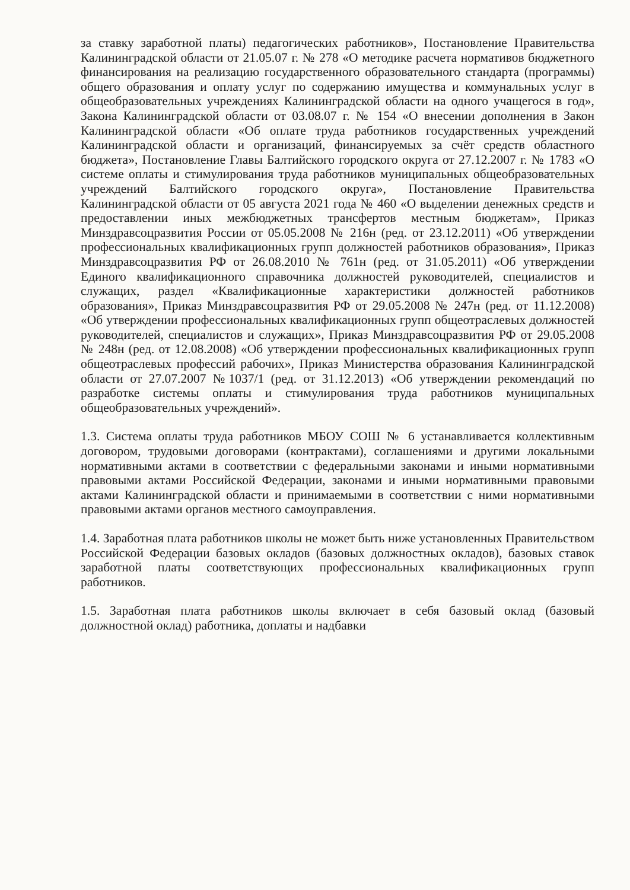за ставку заработной платы) педагогических работников», Постановление Правительства Калининградской области от 21.05.07 г. № 278 «О методике расчета нормативов бюджетного финансирования на реализацию государственного образовательного стандарта (программы) общего образования и оплату услуг по содержанию имущества и коммунальных услуг в общеобразовательных учреждениях Калининградской области на одного учащегося в год», Закона Калининградской области от 03.08.07 г. № 154 «О внесении дополнения в Закон Калининградской области «Об оплате труда работников государственных учреждений Калининградской области и организаций, финансируемых за счёт средств областного бюджета», Постановление Главы Балтийского городского округа от 27.12.2007 г. № 1783 «О системе оплаты и стимулирования труда работников муниципальных общеобразовательных учреждений Балтийского городского округа», Постановление Правительства Калининградской области от 05 августа 2021 года № 460 «О выделении денежных средств и предоставлении иных межбюджетных трансфертов местным бюджетам», Приказ Минздравсоцразвития России от 05.05.2008 № 216н (ред. от 23.12.2011) «Об утверждении профессиональных квалификационных групп должностей работников образования», Приказ Минздравсоцразвития РФ от 26.08.2010 № 761н (ред. от 31.05.2011) «Об утверждении Единого квалификационного справочника должностей руководителей, специалистов и служащих, раздел «Квалификационные характеристики должностей работников образования», Приказ Минздравсоцразвития РФ от 29.05.2008 № 247н (ред. от 11.12.2008) «Об утверждении профессиональных квалификационных групп общеотраслевых должностей руководителей, специалистов и служащих», Приказ Минздравсоцразвития РФ от 29.05.2008 № 248н (ред. от 12.08.2008) «Об утверждении профессиональных квалификационных групп общеотраслевых профессий рабочих», Приказ Министерства образования Калининградской области от 27.07.2007 №1037/1 (ред. от 31.12.2013) «Об утверждении рекомендаций по разработке системы оплаты и стимулирования труда работников муниципальных общеобразовательных учреждений».
1.3. Система оплаты труда работников МБОУ СОШ № 6 устанавливается коллективным договором, трудовыми договорами (контрактами), соглашениями и другими локальными нормативными актами в соответствии с федеральными законами и иными нормативными правовыми актами Российской Федерации, законами и иными нормативными правовыми актами Калининградской области и принимаемыми в соответствии с ними нормативными правовыми актами органов местного самоуправления.
1.4. Заработная плата работников школы не может быть ниже установленных Правительством Российской Федерации базовых окладов (базовых должностных окладов), базовых ставок заработной платы соответствующих профессиональных квалификационных групп работников.
1.5. Заработная плата работников школы включает в себя базовый оклад (базовый должностной оклад) работника, доплаты и надбавки